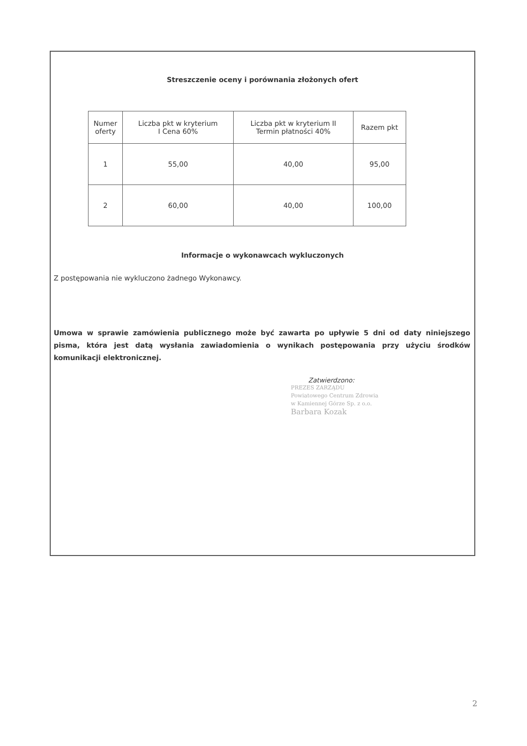Streszczenie oceny i porównania złożonych ofert
| Numer oferty | Liczba pkt w kryterium I Cena 60% | Liczba pkt w kryterium II Termin płatności 40% | Razem pkt |
| 1 | 55,00 | 40,00 | 95,00 |
| 2 | 60,00 | 40,00 | 100,00 |
Informacje o wykonawcach wykluczonych
Z postępowania nie wykluczono żadnego Wykonawcy.
Umowa w sprawie zamówienia publicznego może być zawarta po upływie 5 dni od daty niniejszego pisma, która jest datą wysłania zawiadomienia o wynikach postępowania przy użyciu środków komunikacji elektronicznej.
Zatwierdzono:
PREZES ZARZĄDU
Powiatowego Centrum Zdrowia
w Kamiennej Górze Sp. z o.o.
Barbara Kozak
2